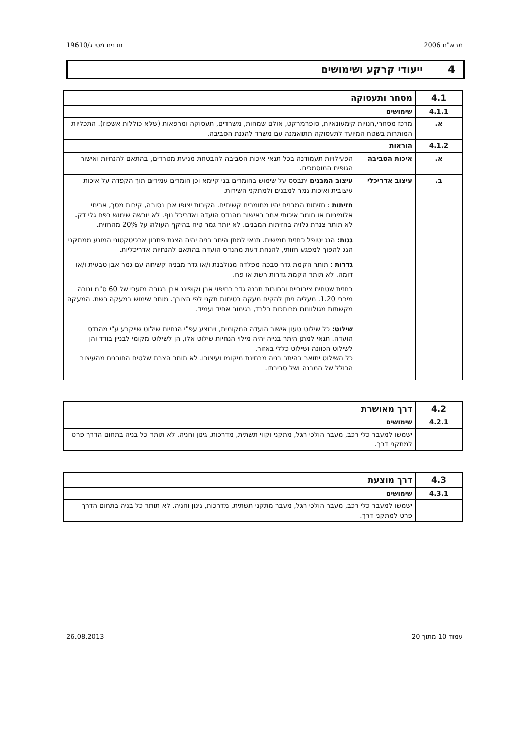מבא"ת 2006 תכנית מסי ג/19610
4 ייעודי קרקע ושימושים
| 4.1 | מסחר ותעסוקה | |
| 4.1.1 | שימושים | |
| א. | מרכז מסחרי,חנויות קימעונאיות, סופרמרקט, אולם שמחות, משרדים, תעסוקה ומרפאות (שלא כוללות אשפוז). התכליות המותרות בשטח המיועד לתעסוקה תתואמנה עם משרד להגנת הסביבה. | |
| 4.1.2 | הוראות | |
| א. | איכות הסביבה | הפעילויות תעמודנה בכל תנאי איכות הסביבה להבטחת מניעת מטרדים, בהתאם להנחיות ואישור הגופים המוסמכים. |
| ב. | עיצוב אדריכלי | עיצוב המבנים יתבסס על שימוש בחומרים בני קיימא וכן חומרים עמידים תוך הקפדה על איכות עיצובית ואיכות גמר למבנים ולמתקני השירות. חזיתות : חזיתות המבנים יהיו מחומרים קשיחים. הקירות יצופו אבן נסורה, קירות מסך, אריחי אלומיניום או חומר איכותי אחר באישור מהנדס הועדה ואדריכל נוף. לא יורשה שימוש בפח גלי דק. לא תותר צנרת גלויה בחזיתות המבנים. לא יותר גמר טיח בהיקף העולה על 20% מהחזית. גגות: הגג יטופל כחזית חמישית. תנאי למתן היתר בניה יהיה הצגת פתרון ארכיטקטוני המונע ממתקני הגג להפוך למפגע חזותי, להנחת דעת מהנדס הועדה בהתאם להנחיות אדריכליות. גדרות : תותר הקמת גדר סבכה מפלדה מגולבנת ו/או גדר מבניה קשיחה עם גמר אבן טבעית ו/או דומה. לא תותר הקמת גדרות רשת או פח. בחזית שטחים ציבוריים ורחובות תבנה גדר בחיפוי אבן וקופינג אבן בגובה מזערי של 60 ס"מ וגובה מירבי 1.20. מעליה ניתן להקים מעקה בטיחות תקני לפי הצורך. מותר שימוש במעקה רשת. המעקה מקשתות מגולוונות מרותכות בלבד, בגימור אחיד ועמיד. שילוט: כל שילוט טעון אישור הועדה המקומית, ויבוצע עפ"י הנחיות שילוט שייקבע ע"י מהנדס הועדה. תנאי למתן היתר בנייה יהיה מילוי הנחיות שילוט אלו, הן לשילוט מקומי לבניין בודד והן לשילוט הכוונה ושילוט כללי באזור. כל השילוט יתואר בהיתר בניה מבחינת מיקומו ועיצובו. לא תותר הצבת שלטים החורגים מהעיצוב הכולל של המבנה ושל סביבתו. |
| 4.2 | דרך מאושרת |
| 4.2.1 | שימושים |
| | ישמשו למעבר כלי רכב, מעבר הולכי רגל, מתקני וקווי תשתית, מדרכות, גינון וחניה. לא תותר כל בניה בתחום הדרך פרט למתקני דרך. |
| 4.3 | דרך מוצעת |
| 4.3.1 | שימושים |
| | ישמשו למעבר כלי רכב, מעבר הולכי רגל, מעבר מתקני תשתית, מדרכות, גינון וחניה. לא תותר כל בניה בתחום הדרך פרט למתקני דרך. |
עמוד 10 מתוך 20 26.08.2013